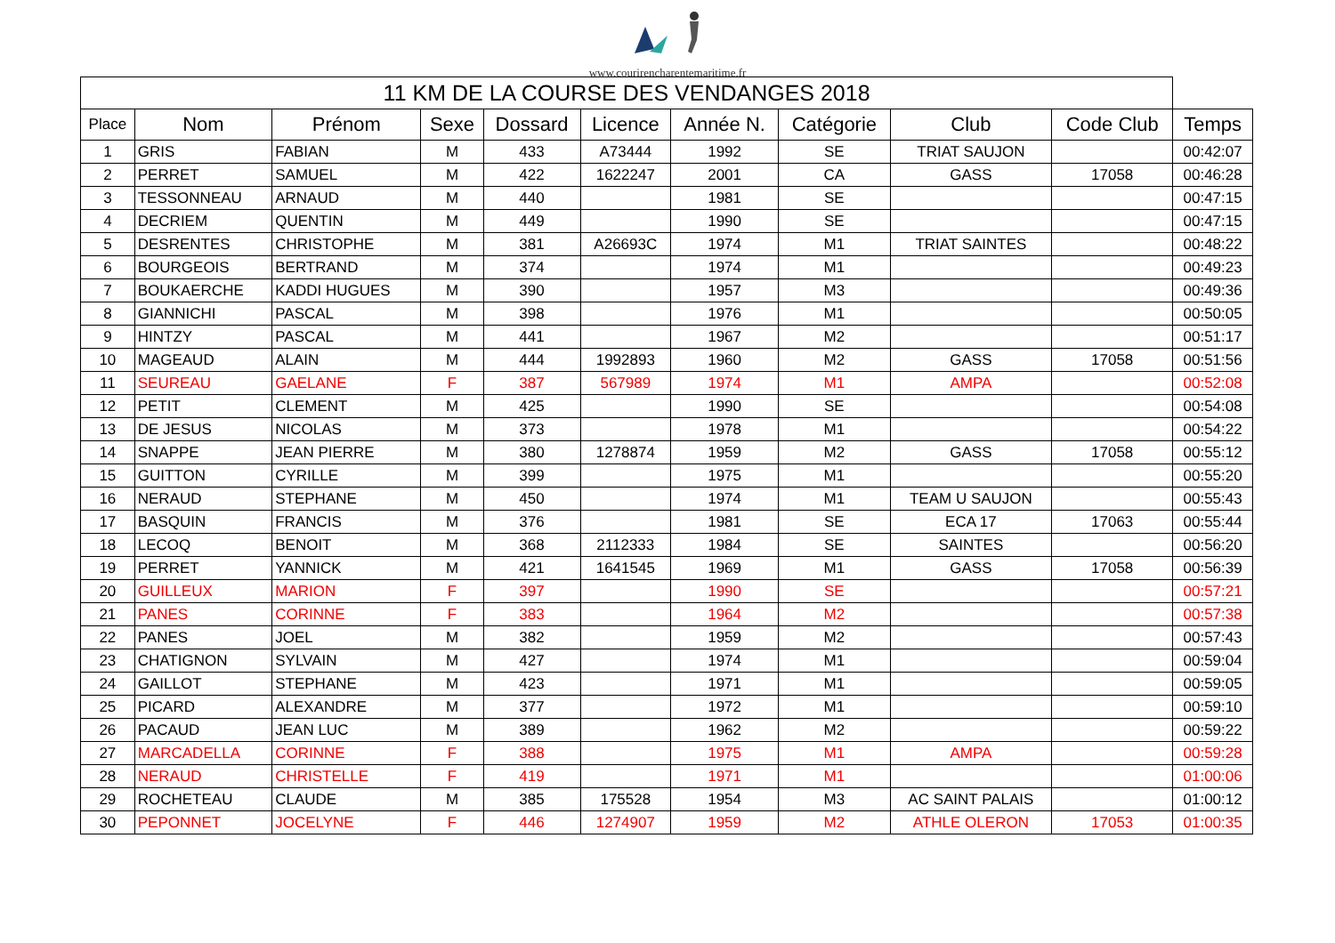www.courirencharentemaritime.fr
| 11 KM DE LA COURSE DES VENDANGES 2018 | | | | | | | | | | |
| --- | --- | --- | --- | --- | --- | --- | --- | --- | --- | --- |
| Place | Nom | Prénom | Sexe | Dossard | Licence | Année N. | Catégorie | Club | Code Club | Temps |
| 1 | GRIS | FABIAN | M | 433 | A73444 | 1992 | SE | TRIAT SAUJON | | 00:42:07 |
| 2 | PERRET | SAMUEL | M | 422 | 1622247 | 2001 | CA | GASS | 17058 | 00:46:28 |
| 3 | TESSONNEAU | ARNAUD | M | 440 | | 1981 | SE | | | 00:47:15 |
| 4 | DECRIEM | QUENTIN | M | 449 | | 1990 | SE | | | 00:47:15 |
| 5 | DESRENTES | CHRISTOPHE | M | 381 | A26693C | 1974 | M1 | TRIAT SAINTES | | 00:48:22 |
| 6 | BOURGEOIS | BERTRAND | M | 374 | | 1974 | M1 | | | 00:49:23 |
| 7 | BOUKAERCHE | KADDI HUGUES | M | 390 | | 1957 | M3 | | | 00:49:36 |
| 8 | GIANNICHI | PASCAL | M | 398 | | 1976 | M1 | | | 00:50:05 |
| 9 | HINTZY | PASCAL | M | 441 | | 1967 | M2 | | | 00:51:17 |
| 10 | MAGEAUD | ALAIN | M | 444 | 1992893 | 1960 | M2 | GASS | 17058 | 00:51:56 |
| 11 | SEUREAU | GAELANE | F | 387 | 567989 | 1974 | M1 | AMPA | | 00:52:08 |
| 12 | PETIT | CLEMENT | M | 425 | | 1990 | SE | | | 00:54:08 |
| 13 | DE JESUS | NICOLAS | M | 373 | | 1978 | M1 | | | 00:54:22 |
| 14 | SNAPPE | JEAN PIERRE | M | 380 | 1278874 | 1959 | M2 | GASS | 17058 | 00:55:12 |
| 15 | GUITTON | CYRILLE | M | 399 | | 1975 | M1 | | | 00:55:20 |
| 16 | NERAUD | STEPHANE | M | 450 | | 1974 | M1 | TEAM U SAUJON | | 00:55:43 |
| 17 | BASQUIN | FRANCIS | M | 376 | | 1981 | SE | ECA 17 | 17063 | 00:55:44 |
| 18 | LECOQ | BENOIT | M | 368 | 2112333 | 1984 | SE | SAINTES | | 00:56:20 |
| 19 | PERRET | YANNICK | M | 421 | 1641545 | 1969 | M1 | GASS | 17058 | 00:56:39 |
| 20 | GUILLEUX | MARION | F | 397 | | 1990 | SE | | | 00:57:21 |
| 21 | PANES | CORINNE | F | 383 | | 1964 | M2 | | | 00:57:38 |
| 22 | PANES | JOEL | M | 382 | | 1959 | M2 | | | 00:57:43 |
| 23 | CHATIGNON | SYLVAIN | M | 427 | | 1974 | M1 | | | 00:59:04 |
| 24 | GAILLOT | STEPHANE | M | 423 | | 1971 | M1 | | | 00:59:05 |
| 25 | PICARD | ALEXANDRE | M | 377 | | 1972 | M1 | | | 00:59:10 |
| 26 | PACAUD | JEAN LUC | M | 389 | | 1962 | M2 | | | 00:59:22 |
| 27 | MARCADELLA | CORINNE | F | 388 | | 1975 | M1 | AMPA | | 00:59:28 |
| 28 | NERAUD | CHRISTELLE | F | 419 | | 1971 | M1 | | | 01:00:06 |
| 29 | ROCHETEAU | CLAUDE | M | 385 | 175528 | 1954 | M3 | AC SAINT PALAIS | | 01:00:12 |
| 30 | PEPONNET | JOCELYNE | F | 446 | 1274907 | 1959 | M2 | ATHLE OLERON | 17053 | 01:00:35 |